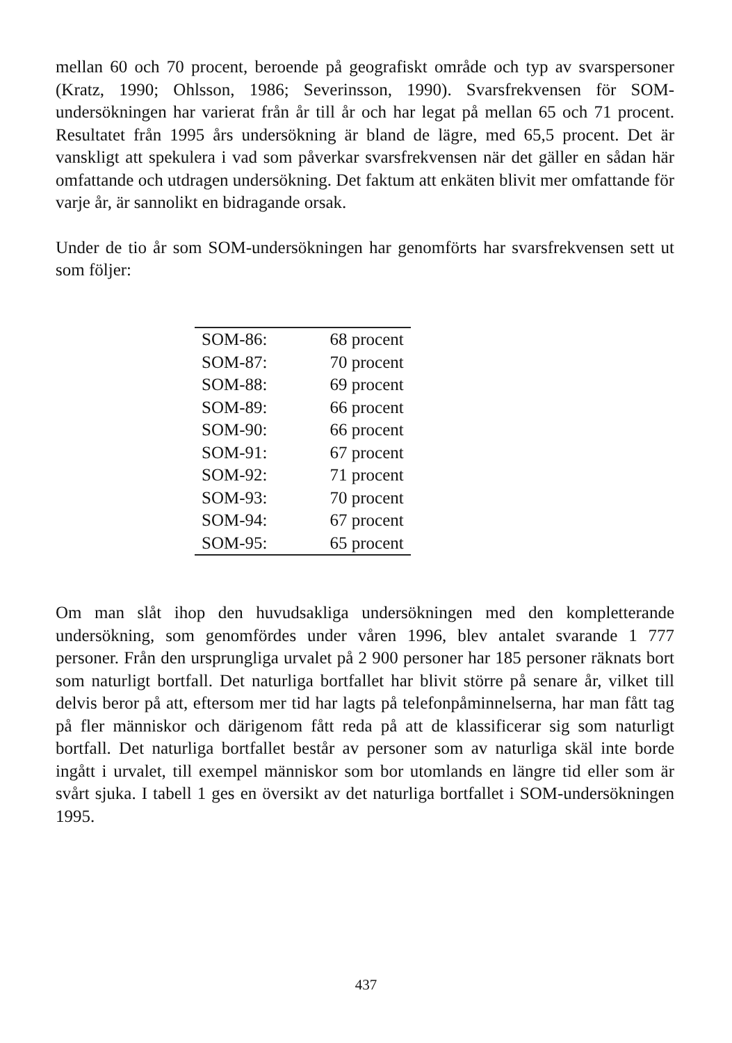mellan 60 och 70 procent, beroende på geografiskt område och typ av svarspersoner (Kratz, 1990; Ohlsson, 1986; Severinsson, 1990). Svarsfre­kvensen för SOM-undersökningen har varierat från år till år och har legat på mellan 65 och 71 procent. Resultatet från 1995 års undersökning är bland de lägre, med 65,5 procent. Det är vanskligt att spekulera i vad som påverkar svarsfrekvensen när det gäller en sådan här omfattande och utdragen under­sökning. Det faktum att enkäten blivit mer omfattande för varje år, är san­nolikt en bidragande orsak.
Under de tio år som SOM-undersökningen har genomförts har svarsfrekven­sen sett ut som följer:
| SOM-86: | 68 procent |
| SOM-87: | 70 procent |
| SOM-88: | 69 procent |
| SOM-89: | 66 procent |
| SOM-90: | 66 procent |
| SOM-91: | 67 procent |
| SOM-92: | 71 procent |
| SOM-93: | 70 procent |
| SOM-94: | 67 procent |
| SOM-95: | 65 procent |
Om man slåt ihop den huvudsakliga undersökningen med den komplette­rande undersökning, som genomfördes under våren 1996, blev antalet svarande 1 777 personer. Från den ursprungliga urvalet på 2 900 personer har 185 personer räknats bort som naturligt bortfall. Det naturliga bortfallet har blivit större på senare år, vilket till delvis beror på att, eftersom mer tid har lagts på telefonpåminnelserna, har man fått tag på fler människor och därigenom fått reda på att de klassificerar sig som naturligt bortfall. Det naturliga bortfallet består av personer som av naturliga skäl inte borde ingått i urvalet, till exempel människor som bor utomlands en längre tid eller som är svårt sjuka. I tabell 1 ges en översikt av det naturliga bortfallet i SOM-undersökningen 1995.
437